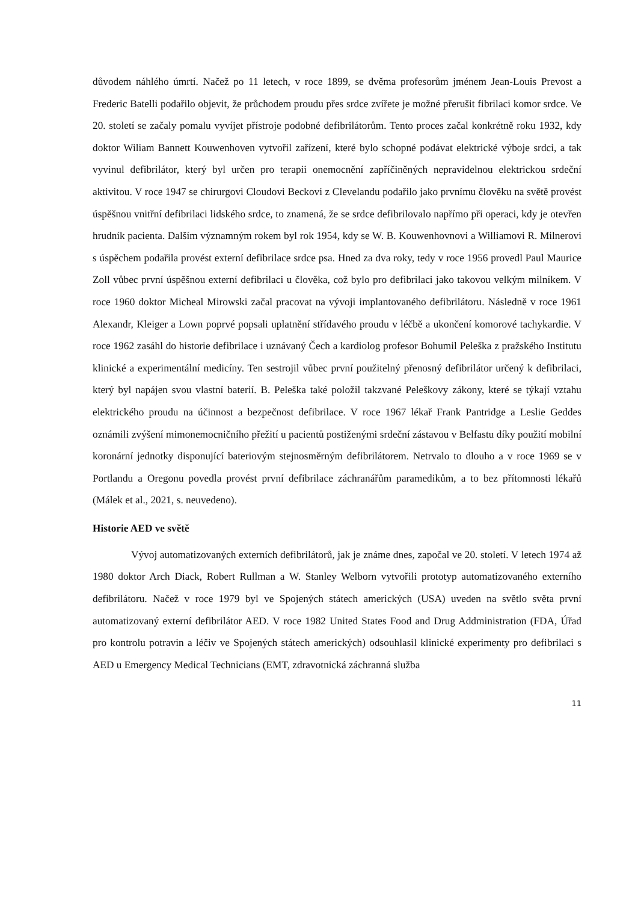důvodem náhlého úmrtí. Načež po 11 letech, v roce 1899, se dvěma profesorům jménem Jean-Louis Prevost a Frederic Batelli podařilo objevit, že průchodem proudu přes srdce zvířete je možné přerušit fibrilaci komor srdce. Ve 20. století se začaly pomalu vyvíjet přístroje podobné defibrilátorům. Tento proces začal konkrétně roku 1932, kdy doktor Wiliam Bannett Kouwenhoven vytvořil zařízení, které bylo schopné podávat elektrické výboje srdci, a tak vyvinul defibrilátor, který byl určen pro terapii onemocnění zapříčiněných nepravidelnou elektrickou srdeční aktivitou. V roce 1947 se chirurgovi Cloudovi Beckovi z Clevelandu podařilo jako prvnímu člověku na světě provést úspěšnou vnitřní defibrilaci lidského srdce, to znamená, že se srdce defibrilovalo napřímo při operaci, kdy je otevřen hrudník pacienta. Dalším významným rokem byl rok 1954, kdy se W. B. Kouwenhovnovi a Williamovi R. Milnerovi s úspěchem podařila provést externí defibrilace srdce psa. Hned za dva roky, tedy v roce 1956 provedl Paul Maurice Zoll vůbec první úspěšnou externí defibrilaci u člověka, což bylo pro defibrilaci jako takovou velkým milníkem. V roce 1960 doktor Micheal Mirowski začal pracovat na vývoji implantovaného defibrilátoru. Následně v roce 1961 Alexandr, Kleiger a Lown poprvé popsali uplatnění střídavého proudu v léčbě a ukončení komorové tachykardie. V roce 1962 zasáhl do historie defibrilace i uznávaný Čech a kardiolog profesor Bohumil Peleška z pražského Institutu klinické a experimentální medicíny. Ten sestrojil vůbec první použitelný přenosný defibrilátor určený k defibrilaci, který byl napájen svou vlastní baterií. B. Peleška také položil takzvané Peleškovy zákony, které se týkají vztahu elektrického proudu na účinnost a bezpečnost defibrilace. V roce 1967 lékař Frank Pantridge a Leslie Geddes oznámili zvýšení mimonemocničního přežití u pacientů postiženými srdeční zástavou v Belfastu díky použití mobilní koronární jednotky disponující bateriovým stejnosměrným defibrilátorem. Netrvalo to dlouho a v roce 1969 se v Portlandu a Oregonu povedla provést první defibrilace záchranářům paramedikům, a to bez přítomnosti lékařů (Málek et al., 2021, s. neuvedeno).
Historie AED ve světě
Vývoj automatizovaných externích defibrilátorů, jak je známe dnes, započal ve 20. století. V letech 1974 až 1980 doktor Arch Diack, Robert Rullman a W. Stanley Welborn vytvořili prototyp automatizovaného externího defibrilátoru. Načež v roce 1979 byl ve Spojených státech amerických (USA) uveden na světlo světa první automatizovaný externí defibrilátor AED. V roce 1982 United States Food and Drug Addministration (FDA, Úřad pro kontrolu potravin a léčiv ve Spojených státech amerických) odsouhlasil klinické experimenty pro defibrilaci s AED u Emergency Medical Technicians (EMT, zdravotnická záchranná služba
11